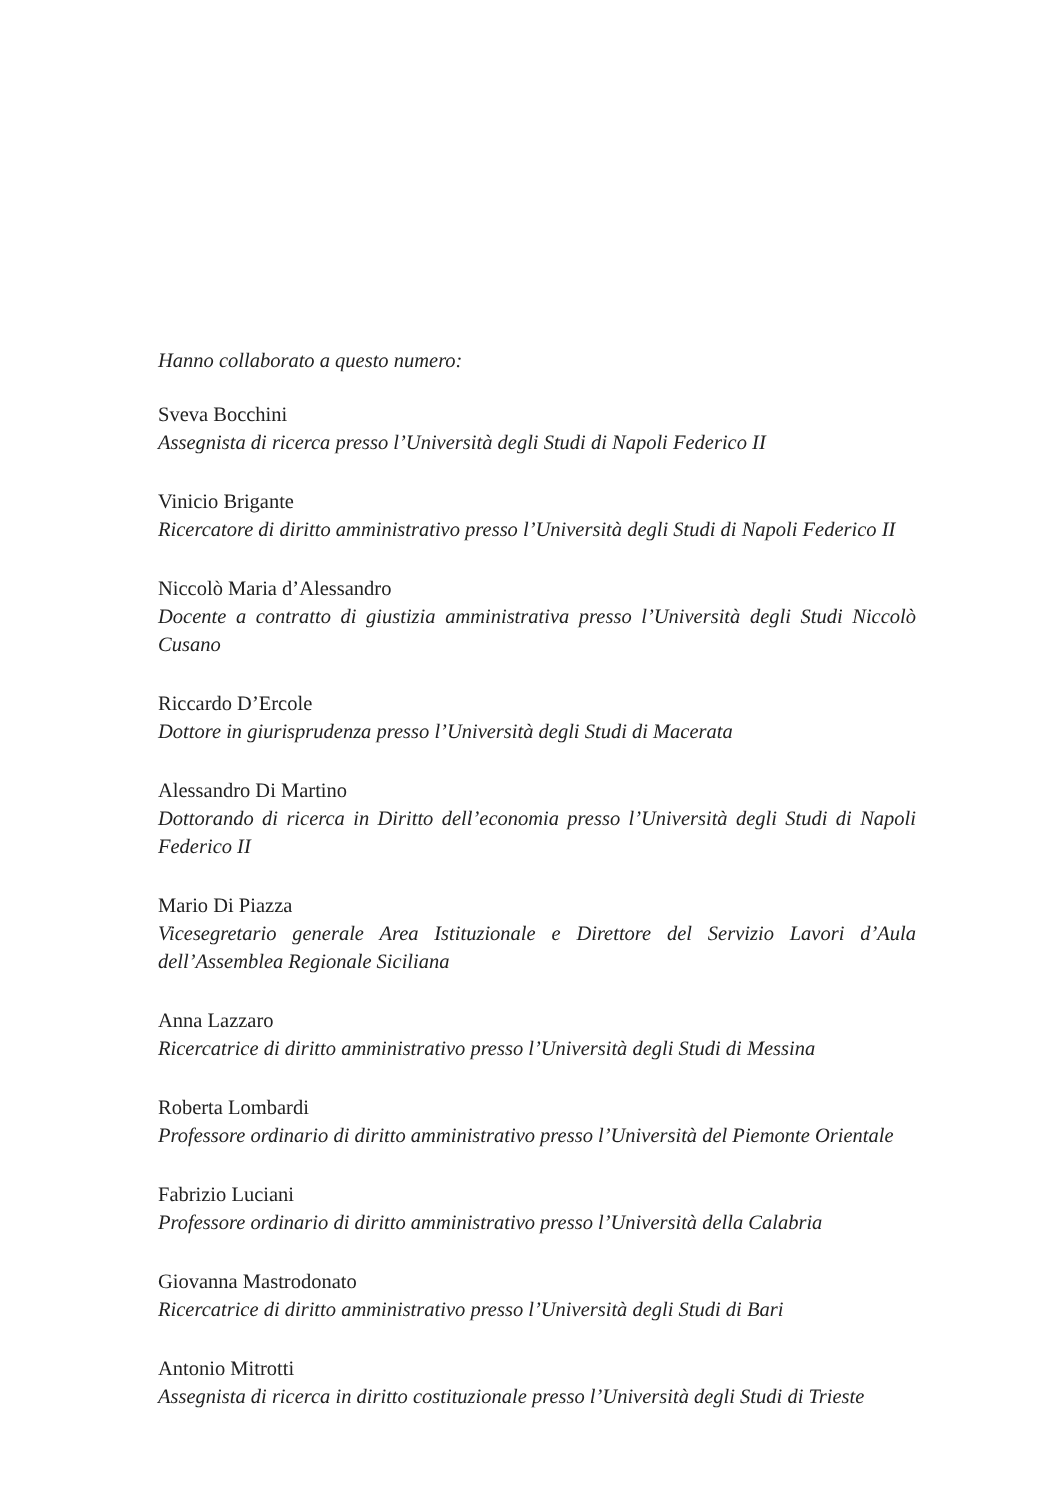Hanno collaborato a questo numero:
Sveva Bocchini
Assegnista di ricerca presso l’Università degli Studi di Napoli Federico II
Vinicio Brigante
Ricercatore di diritto amministrativo presso l’Università degli Studi di Napoli Federico II
Niccolò Maria d’Alessandro
Docente a contratto di giustizia amministrativa presso l’Università degli Studi Niccolò Cusano
Riccardo D’Ercole
Dottore in giurisprudenza presso l’Università degli Studi di Macerata
Alessandro Di Martino
Dottorando di ricerca in Diritto dell’economia presso l’Università degli Studi di Napoli Federico II
Mario Di Piazza
Vicesegretario generale Area Istituzionale e Direttore del Servizio Lavori d’Aula dell’Assemblea Regionale Siciliana
Anna Lazzaro
Ricercatrice di diritto amministrativo presso l’Università degli Studi di Messina
Roberta Lombardi
Professore ordinario di diritto amministrativo presso l’Università del Piemonte Orientale
Fabrizio Luciani
Professore ordinario di diritto amministrativo presso l’Università della Calabria
Giovanna Mastrodonato
Ricercatrice di diritto amministrativo presso l’Università degli Studi di Bari
Antonio Mitrotti
Assegnista di ricerca in diritto costituzionale presso l’Università degli Studi di Trieste